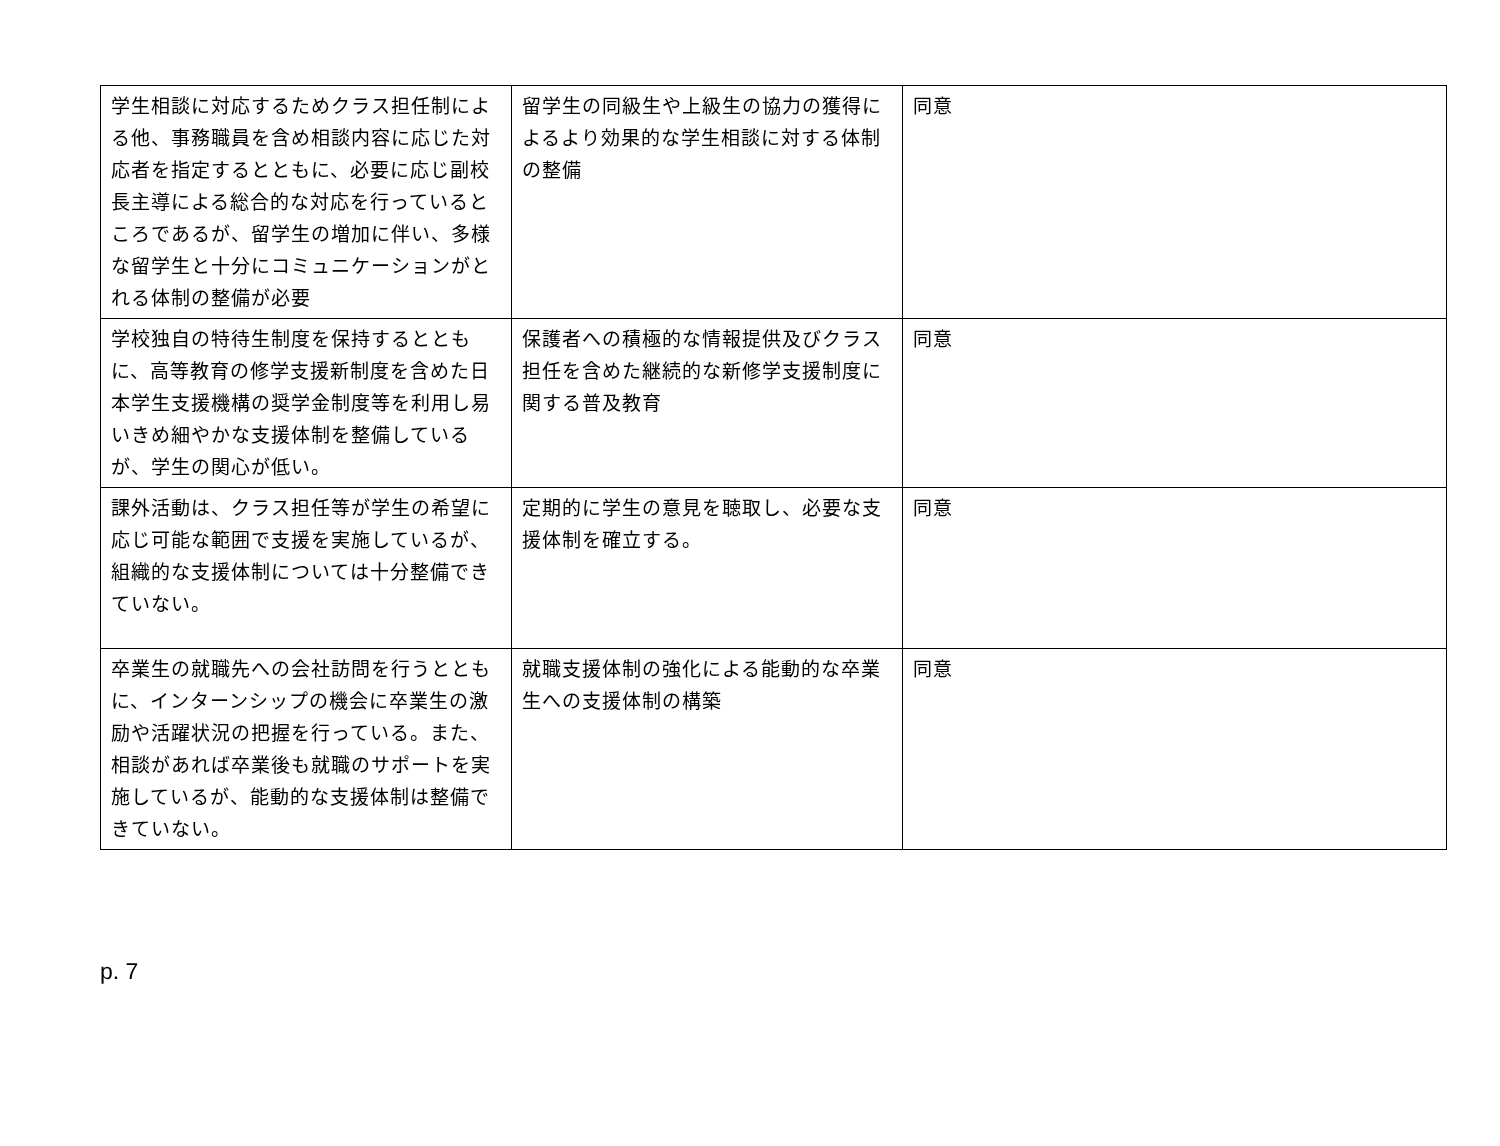| 学生相談に対応するためクラス担任制による他、事務職員を含め相談内容に応じた対応者を指定するとともに、必要に応じ副校長主導による総合的な対応を行っているところであるが、留学生の増加に伴い、多様な留学生と十分にコミュニケーションがとれる体制の整備が必要 | 留学生の同級生や上級生の協力の獲得によるより効果的な学生相談に対する体制の整備 | 同意 |
| 学校独自の特待生制度を保持するとともに、高等教育の修学支援新制度を含めた日本学生支援機構の奨学金制度等を利用し易いきめ細やかな支援体制を整備しているが、学生の関心が低い。 | 保護者への積極的な情報提供及びクラス担任を含めた継続的な新修学支援制度に関する普及教育 | 同意 |
| 課外活動は、クラス担任等が学生の希望に応じ可能な範囲で支援を実施しているが、 組織的な支援体制については十分整備できていない。 | 定期的に学生の意見を聴取し、必要な支援体制を確立する。 | 同意 |
| 卒業生の就職先への会社訪問を行うとともに、インターンシップの機会に卒業生の激励や活躍状況の把握を行っている。また、相談があれば卒業後も就職のサポートを実施しているが、能動的な支援体制は整備できていない。 | 就職支援体制の強化による能動的な卒業生への支援体制の構築 | 同意 |
p. 7